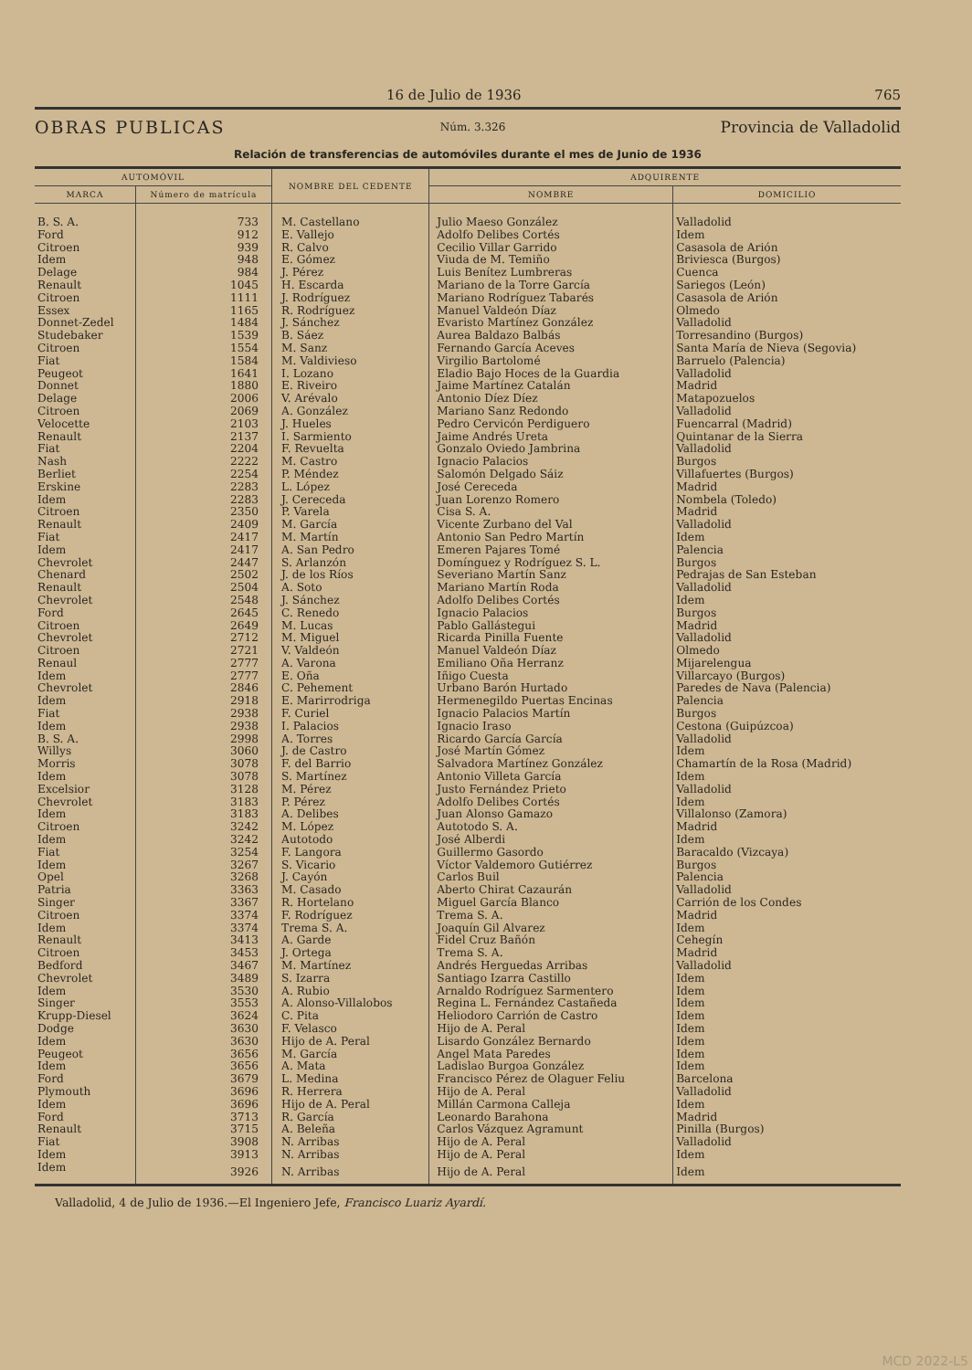16 de Julio de 1936 765
OBRAS PUBLICAS Núm. 3.326 Provincia de Valladolid
Relación de transferencias de automóviles durante el mes de Junio de 1936
| AUTOMÓVIL | | NOMBRE DEL CEDENTE | ADQUIRENTE | |
| --- | --- | --- | --- | --- |
| MARCA | Número de matrícula | | NOMBRE | DOMICILIO |
| B. S. A. | 733 | M. Castellano | Julio Maeso González | Valladolid |
| Ford | 912 | E. Vallejo | Adolfo Delibes Cortés | Idem |
| Citroen | 939 | R. Calvo | Cecilio Villar Garrido | Casasola de Arión |
| Idem | 948 | E. Gómez | Viuda de M. Temiño | Briviesca (Burgos) |
| Delage | 984 | J. Pérez | Luis Benítez Lumbreras | Cuenca |
| Renault | 1045 | H. Escarda | Mariano de la Torre García | Sariegos (León) |
| Citroen | 1111 | J. Rodríguez | Mariano Rodríguez Tabarés | Casasola de Arión |
| Essex | 1165 | R. Rodríguez | Manuel Valdeón Díaz | Olmedo |
| Donnet-Zedel | 1484 | J. Sánchez | Evaristo Martínez González | Valladolid |
| Studebaker | 1539 | B. Sáez | Aurea Baldazo Balbás | Torresandino (Burgos) |
| Citroen | 1554 | M. Sanz | Fernando García Aceves | Santa María de Nieva (Segovia) |
| Fiat | 1584 | M. Valdivieso | Virgilio Bartolomé | Barruelo (Palencia) |
| Peugeot | 1641 | I. Lozano | Eladio Bajo Hoces de la Guardia | Valladolid |
| Donnet | 1880 | E. Riveiro | Jaime Martínez Catalán | Madrid |
| Delage | 2006 | V. Arévalo | Antonio Díez Díez | Matapozuelos |
| Citroen | 2069 | A. González | Mariano Sanz Redondo | Valladolid |
| Velocette | 2103 | J. Hueles | Pedro Cervicón Perdiguero | Fuencarral (Madrid) |
| Renault | 2137 | I. Sarmiento | Jaime Andrés Ureta | Quintanar de la Sierra |
| Fiat | 2204 | F. Revuelta | Gonzalo Oviedo Jambrina | Valladolid |
| Nash | 2222 | M. Castro | Ignacio Palacios | Burgos |
| Berliet | 2254 | P. Méndez | Salomón Delgado Sáiz | Villafuertes (Burgos) |
| Erskine | 2283 | L. López | José Cereceda | Madrid |
| Idem | 2283 | J. Cereceda | Juan Lorenzo Romero | Nombela (Toledo) |
| Citroen | 2350 | P. Varela | Cisa S. A. | Madrid |
| Renault | 2409 | M. García | Vicente Zurbano del Val | Valladolid |
| Fiat | 2417 | M. Martín | Antonio San Pedro Martín | Idem |
| Idem | 2417 | A. San Pedro | Emeren Pajares Tomé | Palencia |
| Chevrolet | 2447 | S. Arlanzón | Domínguez y Rodríguez S. L. | Burgos |
| Chenard | 2502 | J. de los Ríos | Severiano Martín Sanz | Pedrajas de San Esteban |
| Renault | 2504 | A. Soto | Mariano Martín Roda | Valladolid |
| Chevrolet | 2548 | J. Sánchez | Adolfo Delibes Cortés | Idem |
| Ford | 2645 | C. Renedo | Ignacio Palacios | Burgos |
| Citroen | 2649 | M. Lucas | Pablo Gallástegui | Madrid |
| Chevrolet | 2712 | M. Miguel | Ricarda Pinilla Fuente | Valladolid |
| Citroen | 2721 | V. Valdeón | Manuel Valdeón Díaz | Olmedo |
| Renaul | 2777 | A. Varona | Emiliano Oña Herranz | Mijarelengua |
| Idem | 2777 | E. Oña | Iñigo Cuesta | Villarcayo (Burgos) |
| Chevrolet | 2846 | C. Pehement | Urbano Barón Hurtado | Paredes de Nava (Palencia) |
| Idem | 2918 | E. Marirrodriga | Hermenegildo Puertas Encinas | Palencia |
| Fiat | 2938 | F. Curiel | Ignacio Palacios Martín | Burgos |
| Idem | 2938 | I. Palacios | Ignacio Iraso | Cestona (Guipúzcoa) |
| B. S. A. | 2998 | A. Torres | Ricardo García García | Valladolid |
| Willys | 3060 | J. de Castro | José Martín Gómez | Idem |
| Morris | 3078 | F. del Barrio | Salvadora Martínez González | Chamartín de la Rosa (Madrid) |
| Idem | 3078 | S. Martínez | Antonio Villeta García | Idem |
| Excelsior | 3128 | M. Pérez | Justo Fernández Prieto | Valladolid |
| Chevrolet | 3183 | P. Pérez | Adolfo Delibes Cortés | Idem |
| Idem | 3183 | A. Delibes | Juan Alonso Gamazo | Villalonso (Zamora) |
| Citroen | 3242 | M. López | Autotodo S. A. | Madrid |
| Idem | 3242 | Autotodo | José Alberdi | Idem |
| Fiat | 3254 | F. Langora | Guillermo Gasordo | Baracaldo (Vizcaya) |
| Idem | 3267 | S. Vicario | Víctor Valdemoro Gutiérrez | Burgos |
| Opel | 3268 | J. Cayón | Carlos Buil | Palencia |
| Patria | 3363 | M. Casado | Aberto Chirat Cazaurán | Valladolid |
| Singer | 3367 | R. Hortelano | Miguel García Blanco | Carrión de los Condes |
| Citroen | 3374 | F. Rodríguez | Trema S. A. | Madrid |
| Idem | 3374 | Trema S. A. | Joaquín Gil Alvarez | Idem |
| Renault | 3413 | A. Garde | Fidel Cruz Bañón | Cehegín |
| Citroen | 3453 | J. Ortega | Trema S. A. | Madrid |
| Bedford | 3467 | M. Martínez | Andrés Herguedas Arribas | Valladolid |
| Chevrolet | 3489 | S. Izarra | Santiago Izarra Castillo | Idem |
| Idem | 3530 | A. Rubio | Arnaldo Rodríguez Sarmentero | Idem |
| Singer | 3553 | A. Alonso-Villalobos | Regina L. Fernández Castañeda | Idem |
| Krupp-Diesel | 3624 | C. Pita | Heliodoro Carrión de Castro | Idem |
| Dodge | 3630 | F. Velasco | Hijo de A. Peral | Idem |
| Idem | 3630 | Hijo de A. Peral | Lisardo González Bernardo | Idem |
| Peugeot | 3656 | M. García | Angel Mata Paredes | Idem |
| Idem | 3656 | A. Mata | Ladislao Burgoa González | Idem |
| Ford | 3679 | L. Medina | Francisco Pérez de Olaguer Feliu | Barcelona |
| Plymouth | 3696 | R. Herrera | Hijo de A. Peral | Valladolid |
| Idem | 3696 | Hijo de A. Peral | Millán Carmona Calleja | Idem |
| Ford | 3713 | R. García | Leonardo Barahona | Madrid |
| Renault | 3715 | A. Beleña | Carlos Vázquez Agramunt | Pinilla (Burgos) |
| Fiat | 3908 | N. Arribas | Hijo de A. Peral | Valladolid |
| Idem | 3913 | N. Arribas | Hijo de A. Peral | Idem |
| Idem | 3926 | N. Arribas | Hijo de A. Peral | Idem |
Valladolid, 4 de Julio de 1936.—El Ingeniero Jefe, Francisco Luariz Ayardí.
MCD 2022-L5